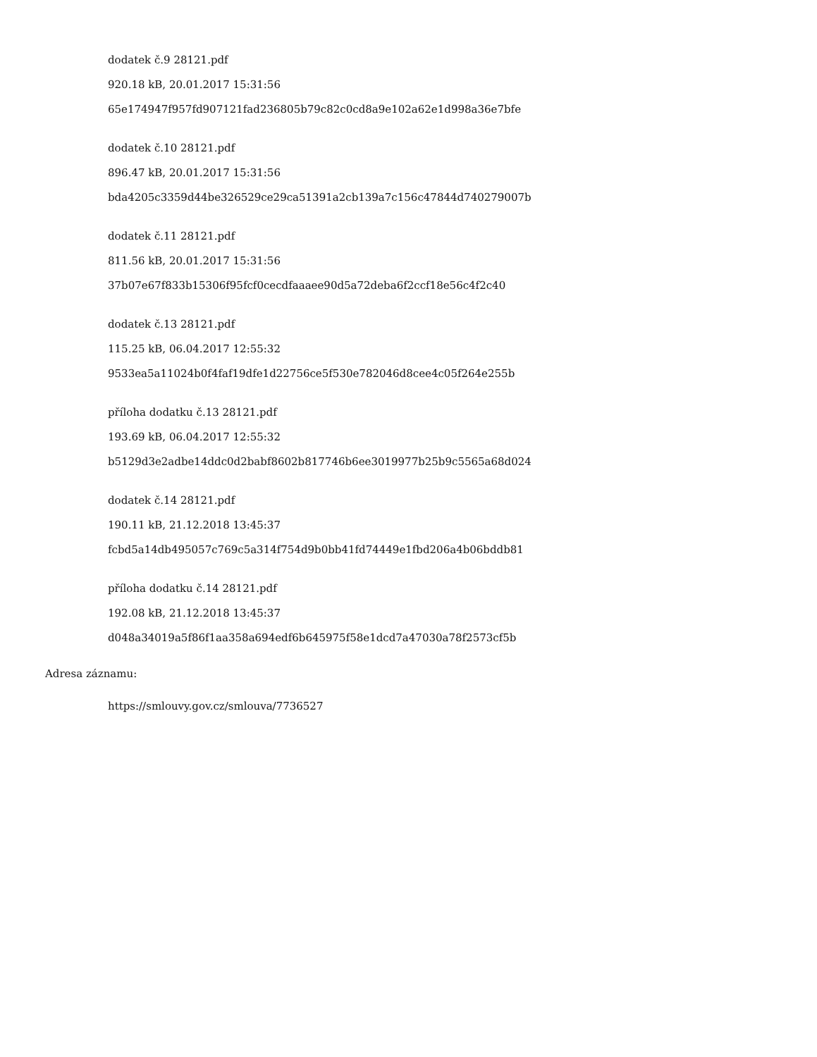dodatek č.9 28121.pdf
920.18 kB, 20.01.2017 15:31:56
65e174947f957fd907121fad236805b79c82c0cd8a9e102a62e1d998a36e7bfe
dodatek č.10 28121.pdf
896.47 kB, 20.01.2017 15:31:56
bda4205c3359d44be326529ce29ca51391a2cb139a7c156c47844d740279007b
dodatek č.11 28121.pdf
811.56 kB, 20.01.2017 15:31:56
37b07e67f833b15306f95fcf0cecdfaaaee90d5a72deba6f2ccf18e56c4f2c40
dodatek č.13 28121.pdf
115.25 kB, 06.04.2017 12:55:32
9533ea5a11024b0f4faf19dfe1d22756ce5f530e782046d8cee4c05f264e255b
příloha dodatku č.13 28121.pdf
193.69 kB, 06.04.2017 12:55:32
b5129d3e2adbe14ddc0d2babf8602b817746b6ee3019977b25b9c5565a68d024
dodatek č.14 28121.pdf
190.11 kB, 21.12.2018 13:45:37
fcbd5a14db495057c769c5a314f754d9b0bb41fd74449e1fbd206a4b06bddb81
příloha dodatku č.14 28121.pdf
192.08 kB, 21.12.2018 13:45:37
d048a34019a5f86f1aa358a694edf6b645975f58e1dcd7a47030a78f2573cf5b
Adresa záznamu:
https://smlouvy.gov.cz/smlouva/7736527